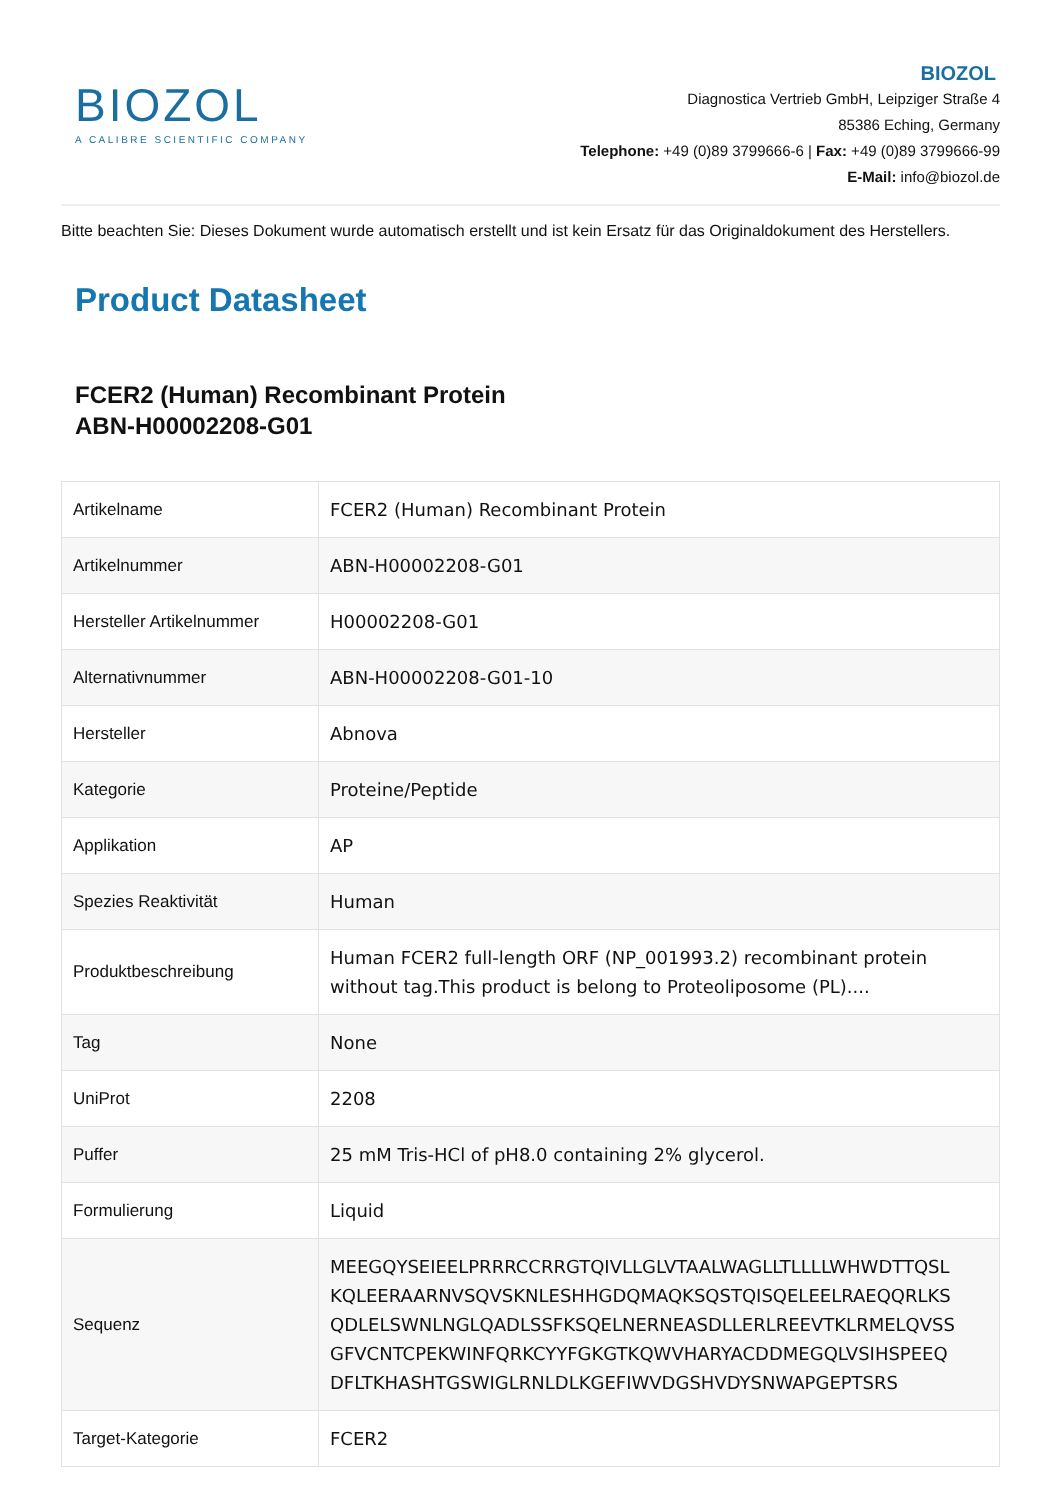BIOZOL
A CALIBRE SCIENTIFIC COMPANY
BIOZOL
Diagnostica Vertrieb GmbH, Leipziger Straße 4
85386 Eching, Germany
Telephone: +49 (0)89 3799666-6 | Fax: +49 (0)89 3799666-99
E-Mail: info@biozol.de
Bitte beachten Sie: Dieses Dokument wurde automatisch erstellt und ist kein Ersatz für das Originaldokument des Herstellers.
Product Datasheet
FCER2 (Human) Recombinant Protein
ABN-H00002208-G01
| Artikelname | FCER2 (Human) Recombinant Protein |
| Artikelnummer | ABN-H00002208-G01 |
| Hersteller Artikelnummer | H00002208-G01 |
| Alternativnummer | ABN-H00002208-G01-10 |
| Hersteller | Abnova |
| Kategorie | Proteine/Peptide |
| Applikation | AP |
| Spezies Reaktivität | Human |
| Produktbeschreibung | Human FCER2 full-length ORF (NP_001993.2) recombinant protein without tag.This product is belong to Proteoliposome (PL).... |
| Tag | None |
| UniProt | 2208 |
| Puffer | 25 mM Tris-HCl of pH8.0 containing 2% glycerol. |
| Formulierung | Liquid |
| Sequenz | MEEGQYSEIEELPRRRCCRRGTQIVLLGLVTAALWAGLLTLLLLWHWDTTQSL KQLEERAARNVSQVSKNLESHHGDQMAQKSQSTQISQELEELRAEQQRLKS QDLELSWNLNGLQADLSSFKSQELNERNEASDLLERLREEVTKLRMELQVSS GFVCNTCPEKWINFQRKCYYFGKGTKQWVHARYACDDMEGQLVSIHSPEEQ DFLTKHASHTGSWIGLRNLDLKGEFIWVDGSHVDYSNWAPGEPTSRS |
| Target-Kategorie | FCER2 |